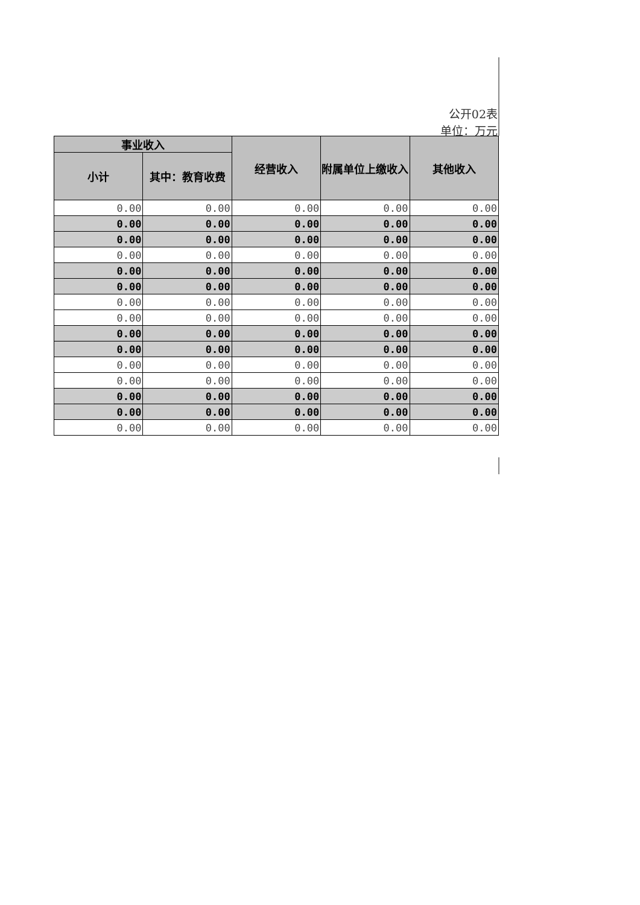公开02表
单位：万元
| 事业收入 | | 经营收入 | 附属单位上缴收入 | 其他收入 |
| --- | --- | --- | --- | --- |
| 小计 | 其中：教育收费 | | | |
| 0.00 | 0.00 | 0.00 | 0.00 | 0.00 |
| 0.00 | 0.00 | 0.00 | 0.00 | 0.00 |
| 0.00 | 0.00 | 0.00 | 0.00 | 0.00 |
| 0.00 | 0.00 | 0.00 | 0.00 | 0.00 |
| 0.00 | 0.00 | 0.00 | 0.00 | 0.00 |
| 0.00 | 0.00 | 0.00 | 0.00 | 0.00 |
| 0.00 | 0.00 | 0.00 | 0.00 | 0.00 |
| 0.00 | 0.00 | 0.00 | 0.00 | 0.00 |
| 0.00 | 0.00 | 0.00 | 0.00 | 0.00 |
| 0.00 | 0.00 | 0.00 | 0.00 | 0.00 |
| 0.00 | 0.00 | 0.00 | 0.00 | 0.00 |
| 0.00 | 0.00 | 0.00 | 0.00 | 0.00 |
| 0.00 | 0.00 | 0.00 | 0.00 | 0.00 |
| 0.00 | 0.00 | 0.00 | 0.00 | 0.00 |
| 0.00 | 0.00 | 0.00 | 0.00 | 0.00 |